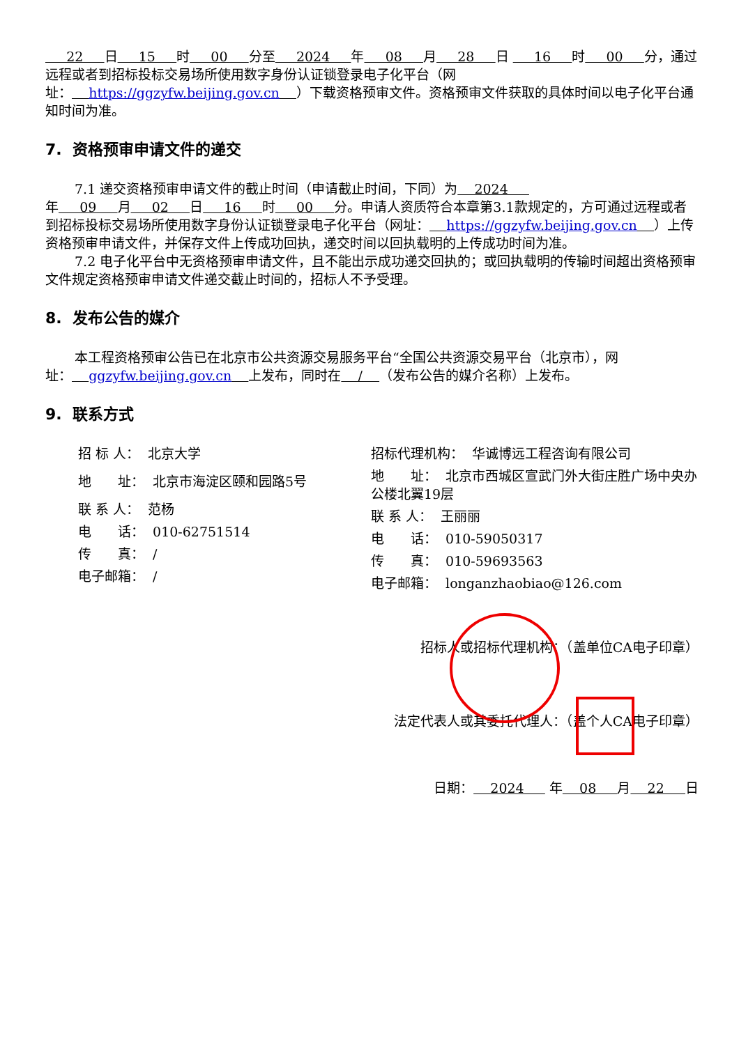22 日 15 时 00 分至 2024 年 08 月 28 日 16 时 00 分，通过远程或者到招标投标交易场所使用数字身份认证锁登录电子化平台（网址： https://ggzyfw.beijing.gov.cn ）下载资格预审文件。资格预审文件获取的具体时间以电子化平台通知时间为准。
7. 资格预审申请文件的递交
7.1 递交资格预审申请文件的截止时间（申请截止时间，下同）为 2024 年 09 月 02 日 16 时 00 分。申请人资质符合本章第3.1款规定的，方可通过远程或者到招标投标交易场所使用数字身份认证锁登录电子化平台（网址： https://ggzyfw.beijing.gov.cn ）上传资格预审申请文件，并保存文件上传成功回执，递交时间以回执载明的上传成功时间为准。
7.2 电子化平台中无资格预审申请文件，且不能出示成功递交回执的；或回执载明的传输时间超出资格预审文件规定资格预审申请文件递交截止时间的，招标人不予受理。
8. 发布公告的媒介
本工程资格预审公告已在北京市公共资源交易服务平台“全国公共资源交易平台（北京市），网址： ggzyfw.beijing.gov.cn 上发布，同时在 / （发布公告的媒介名称）上发布。
9. 联系方式
招 标 人： 北京大学
地　　址： 北京市海淀区颐和园路5号
联 系 人： 范杨
电　　话： 010-62751514
传　　真： /
电子邮箱： /
招标代理机构： 华诚博远工程咨询有限公司
地　　址： 北京市西城区宣武门外大街庄胜广场中央办公楼北翼19层
联 系 人： 王丽丽
电　　话： 010-59050317
传　　真： 010-59693563
电子邮箱： longanzhaobiao@126.com
招标人或招标代理机构：（盖单位CA电子印章）
法定代表人或其委托代理人：（盖个人CA电子印章）
日期： 2024 年 08 月 22 日